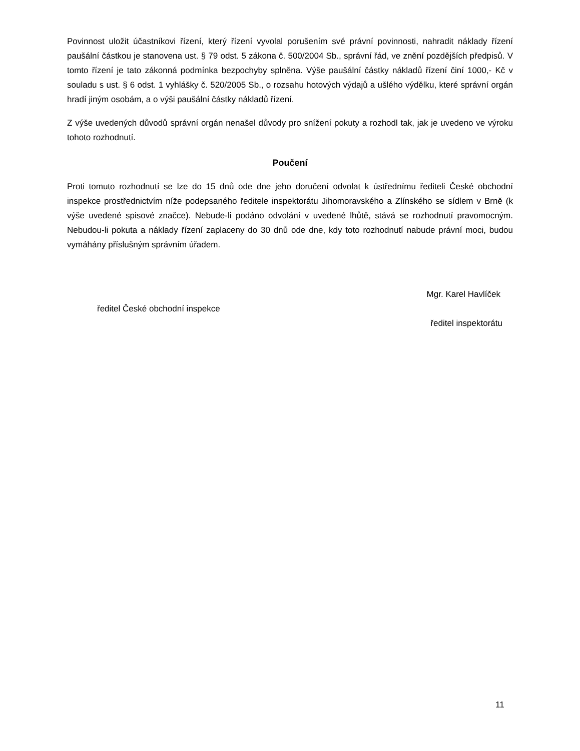Povinnost uložit účastníkovi řízení, který řízení vyvolal porušením své právní povinnosti, nahradit náklady řízení paušální částkou je stanovena ust. § 79 odst. 5 zákona č. 500/2004 Sb., správní řád, ve znění pozdějších předpisů. V tomto řízení je tato zákonná podmínka bezpochyby splněna. Výše paušální částky nákladů řízení činí 1000,- Kč v souladu s ust. § 6 odst. 1 vyhlášky č. 520/2005 Sb., o rozsahu hotových výdajů a ušlého výdělku, které správní orgán hradí jiným osobám, a o výši paušální částky nákladů řízení.
Z výše uvedených důvodů správní orgán nenašel důvody pro snížení pokuty a rozhodl tak, jak je uvedeno ve výroku tohoto rozhodnutí.
Poučení
Proti tomuto rozhodnutí se lze do 15 dnů ode dne jeho doručení odvolat k ústřednímu řediteli České obchodní inspekce prostřednictvím níže podepsaného ředitele inspektorátu Jihomoravského a Zlínského se sídlem v Brně (k výše uvedené spisové značce). Nebude-li podáno odvolání v uvedené lhůtě, stává se rozhodnutí pravomocným. Nebudou-li pokuta a náklady řízení zaplaceny do 30 dnů ode dne, kdy toto rozhodnutí nabude právní moci, budou vymáhány příslušným správním úřadem.
Mgr. Karel Havlíček
ředitel České obchodní inspekce
ředitel inspektorátu
11